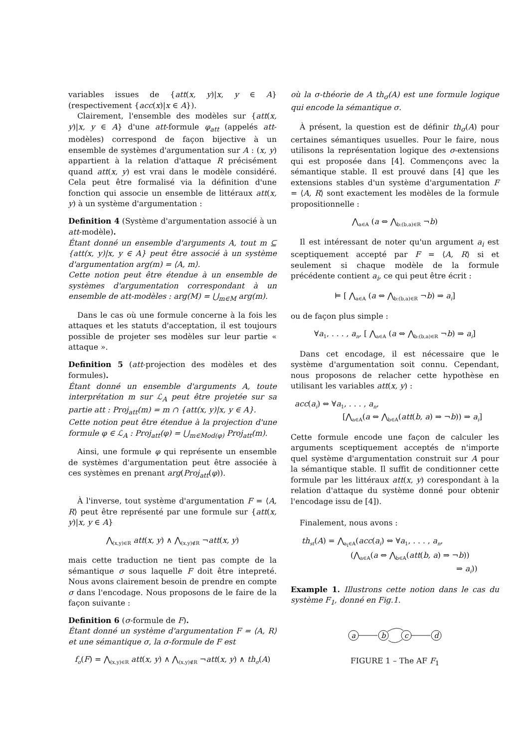variables issues de {att(x, y)|x, y ∈ A} (respectivement {acc(x)|x ∈ A}).
Clairement, l'ensemble des modèles sur {att(x, y)|x, y ∈ A} d'une att-formule φ<sub>att</sub> (appelés att-modèles) correspond de façon bijective à un ensemble de systèmes d'argumentation sur A : (x, y) appartient à la relation d'attaque R précisément quand att(x, y) est vrai dans le modèle considéré. Cela peut être formalisé via la définition d'une fonction qui associe un ensemble de littéraux att(x, y) à un système d'argumentation :
Definition 4 (Système d'argumentation associé à un att-modèle).
Étant donné un ensemble d'arguments A, tout m ⊆ {att(x, y)|x, y ∈ A} peut être associé à un système d'argumentation arg(m) = ⟨A, m⟩.
Cette notion peut être étendue à un ensemble de systèmes d'argumentation correspondant à un ensemble de att-modèles : arg(M) = ⋃<sub>m∈M</sub> arg(m).
Dans le cas où une formule concerne à la fois les attaques et les statuts d'acceptation, il est toujours possible de projeter ses modèles sur leur partie « attaque ».
Definition 5 (att-projection des modèles et des formules).
Étant donné un ensemble d'arguments A, toute interprétation m sur ℒ<sub>A</sub> peut être projetée sur sa partie att : Proj<sub>att</sub>(m) = m ∩ {att(x, y)|x, y ∈ A}.
Cette notion peut être étendue à la projection d'une formule φ ∈ ℒ<sub>A</sub> : Proj<sub>att</sub>(φ) = ⋃<sub>m∈Mod(φ)</sub> Proj<sub>att</sub>(m).
Ainsi, une formule φ qui représente un ensemble de systèmes d'argumentation peut être associée à ces systèmes en prenant arg(Proj<sub>att</sub>(φ)).
À l'inverse, tout système d'argumentation F = ⟨A, R⟩ peut être représenté par une formule sur {att(x, y)|x, y ∈ A}
⋀<sub>(x,y)∈R</sub> att(x, y) ∧ ⋀<sub>(x,y)∉R</sub> ¬att(x, y)
mais cette traduction ne tient pas compte de la sémantique σ sous laquelle F doit être intepreté. Nous avons clairement besoin de prendre en compte σ dans l'encodage. Nous proposons de le faire de la façon suivante :
Definition 6 (σ-formule de F).
Étant donné un système d'argumentation F = ⟨A, R⟩ et une sémantique σ, la σ-formule de F est
f<sub>σ</sub>(F) = ⋀<sub>(x,y)∈R</sub> att(x, y) ∧ ⋀<sub>(x,y)∉R</sub> ¬att(x, y) ∧ th<sub>σ</sub>(A)
où la σ-théorie de A th<sub>σ</sub>(A) est une formule logique qui encode la sémantique σ.
À présent, la question est de définir th<sub>σ</sub>(A) pour certaines sémantiques usuelles. Pour le faire, nous utilisons la représentation logique des σ-extensions qui est proposée dans [4]. Commençons avec la sémantique stable. Il est prouvé dans [4] que les extensions stables d'un système d'argumentation F = ⟨A, R⟩ sont exactement les modèles de la formule propositionnelle :
⋀<sub>a∈A</sub> (a ⇔ ⋀<sub>b:(b,a)∈R</sub> ¬b)
Il est intéressant de noter qu'un argument a<sub>i</sub> est sceptiquement accepté par F = ⟨A, R⟩ si et seulement si chaque modèle de la formule précédente contient a<sub>i</sub>, ce qui peut être écrit :
⊨ [ ⋀<sub>a∈A</sub> (a ⇔ ⋀<sub>b:(b,a)∈R</sub> ¬b) ⇒ a<sub>i</sub>]
ou de façon plus simple :
∀a<sub>1</sub>, . . . , a<sub>n</sub>, [ ⋀<sub>a∈A</sub> (a ⇔ ⋀<sub>b:(b,a)∈R</sub> ¬b) ⇒ a<sub>i</sub>]
Dans cet encodage, il est nécessaire que le système d'argumentation soit connu. Cependant, nous proposons de relacher cette hypothèse en utilisant les variables att(x, y) :
acc(a<sub>i</sub>) ⇔ ∀a<sub>1</sub>, . . . , a<sub>n</sub>,
[⋀<sub>a∈A</sub>(a ⇔ ⋀<sub>b∈A</sub>(att(b, a) ⇒ ¬b)) ⇒ a<sub>i</sub>]
Cette formule encode une façon de calculer les arguments sceptiquement acceptés de n'importe quel système d'argumentation construit sur A pour la sémantique stable. Il suffit de conditionner cette formule par les littéraux att(x, y) corespondant à la relation d'attaque du système donné pour obtenir l'encodage issu de [4]).
Finalement, nous avons :
th<sub>st</sub>(A) = ⋀<sub>a<sub>i</sub>∈A</sub>(acc(a<sub>i</sub>) ⇔ ∀a<sub>1</sub>, . . . , a<sub>n</sub>,
(⋀<sub>a∈A</sub>(a ⇔ ⋀<sub>b∈A</sub>(att(b, a) ⇒ ¬b))
⇒ a<sub>i</sub>))
Example 1. Illustrons cette notion dans le cas du système F<sub>1</sub>, donné en Fig.1.
a
b
c
d
FIGURE 1 – The AF F<sub>1</sub>